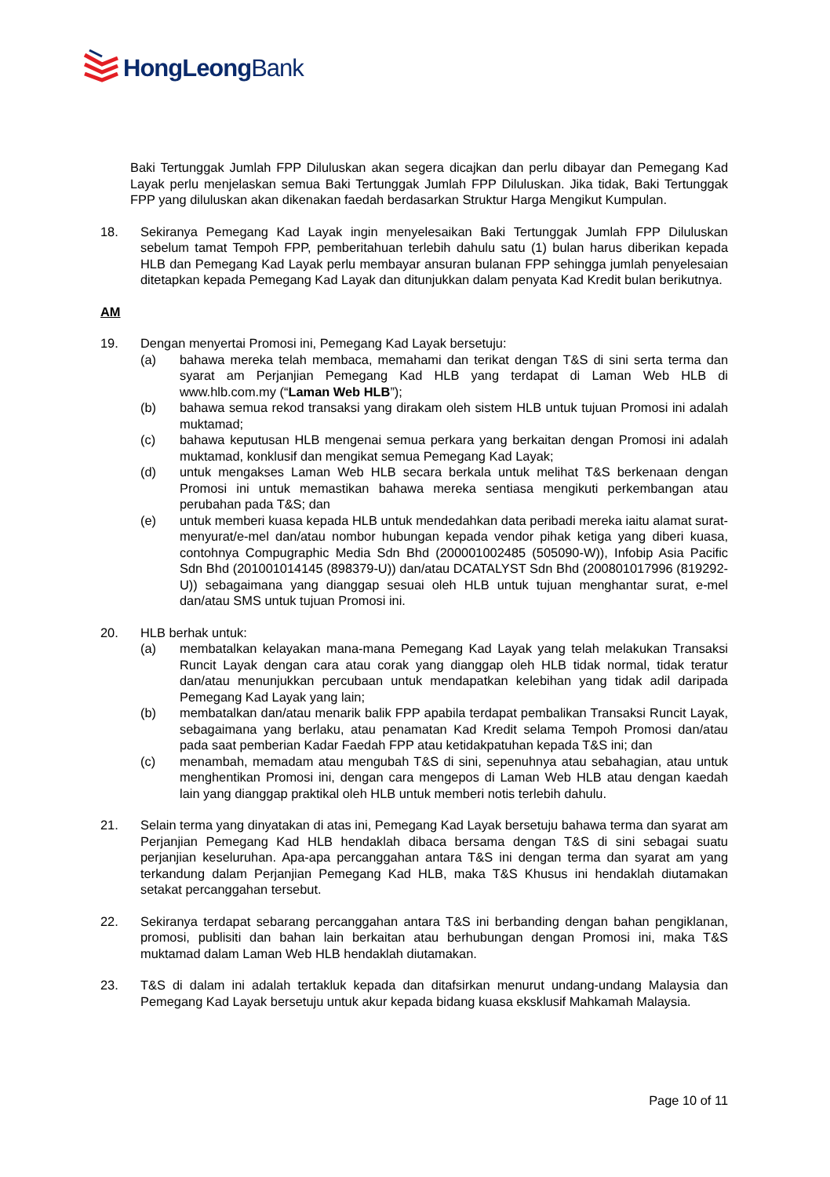HongLeongBank
Baki Tertunggak Jumlah FPP Diluluskan akan segera dicajkan dan perlu dibayar dan Pemegang Kad Layak perlu menjelaskan semua Baki Tertunggak Jumlah FPP Diluluskan. Jika tidak, Baki Tertunggak FPP yang diluluskan akan dikenakan faedah berdasarkan Struktur Harga Mengikut Kumpulan.
18. Sekiranya Pemegang Kad Layak ingin menyelesaikan Baki Tertunggak Jumlah FPP Diluluskan sebelum tamat Tempoh FPP, pemberitahuan terlebih dahulu satu (1) bulan harus diberikan kepada HLB dan Pemegang Kad Layak perlu membayar ansuran bulanan FPP sehingga jumlah penyelesaian ditetapkan kepada Pemegang Kad Layak dan ditunjukkan dalam penyata Kad Kredit bulan berikutnya.
AM
19. Dengan menyertai Promosi ini, Pemegang Kad Layak bersetuju:
(a) bahawa mereka telah membaca, memahami dan terikat dengan T&S di sini serta terma dan syarat am Perjanjian Pemegang Kad HLB yang terdapat di Laman Web HLB di www.hlb.com.my (“Laman Web HLB”);
(b) bahawa semua rekod transaksi yang dirakam oleh sistem HLB untuk tujuan Promosi ini adalah muktamad;
(c) bahawa keputusan HLB mengenai semua perkara yang berkaitan dengan Promosi ini adalah muktamad, konklusif dan mengikat semua Pemegang Kad Layak;
(d) untuk mengakses Laman Web HLB secara berkala untuk melihat T&S berkenaan dengan Promosi ini untuk memastikan bahawa mereka sentiasa mengikuti perkembangan atau perubahan pada T&S; dan
(e) untuk memberi kuasa kepada HLB untuk mendedahkan data peribadi mereka iaitu alamat surat-menyurat/e-mel dan/atau nombor hubungan kepada vendor pihak ketiga yang diberi kuasa, contohnya Compugraphic Media Sdn Bhd (200001002485 (505090-W)), Infobip Asia Pacific Sdn Bhd (201001014145 (898379-U)) dan/atau DCATALYST Sdn Bhd (200801017996 (819292-U)) sebagaimana yang dianggap sesuai oleh HLB untuk tujuan menghantar surat, e-mel dan/atau SMS untuk tujuan Promosi ini.
20. HLB berhak untuk:
(a) membatalkan kelayakan mana-mana Pemegang Kad Layak yang telah melakukan Transaksi Runcit Layak dengan cara atau corak yang dianggap oleh HLB tidak normal, tidak teratur dan/atau menunjukkan percubaan untuk mendapatkan kelebihan yang tidak adil daripada Pemegang Kad Layak yang lain;
(b) membatalkan dan/atau menarik balik FPP apabila terdapat pembalikan Transaksi Runcit Layak, sebagaimana yang berlaku, atau penamatan Kad Kredit selama Tempoh Promosi dan/atau pada saat pemberian Kadar Faedah FPP atau ketidakpatuhan kepada T&S ini; dan
(c) menambah, memadam atau mengubah T&S di sini, sepenuhnya atau sebahagian, atau untuk menghentikan Promosi ini, dengan cara mengepos di Laman Web HLB atau dengan kaedah lain yang dianggap praktikal oleh HLB untuk memberi notis terlebih dahulu.
21. Selain terma yang dinyatakan di atas ini, Pemegang Kad Layak bersetuju bahawa terma dan syarat am Perjanjian Pemegang Kad HLB hendaklah dibaca bersama dengan T&S di sini sebagai suatu perjanjian keseluruhan. Apa-apa percanggahan antara T&S ini dengan terma dan syarat am yang terkandung dalam Perjanjian Pemegang Kad HLB, maka T&S Khusus ini hendaklah diutamakan setakat percanggahan tersebut.
22. Sekiranya terdapat sebarang percanggahan antara T&S ini berbanding dengan bahan pengiklanan, promosi, publisiti dan bahan lain berkaitan atau berhubungan dengan Promosi ini, maka T&S muktamad dalam Laman Web HLB hendaklah diutamakan.
23. T&S di dalam ini adalah tertakluk kepada dan ditafsirkan menurut undang-undang Malaysia dan Pemegang Kad Layak bersetuju untuk akur kepada bidang kuasa eksklusif Mahkamah Malaysia.
Page 10 of 11